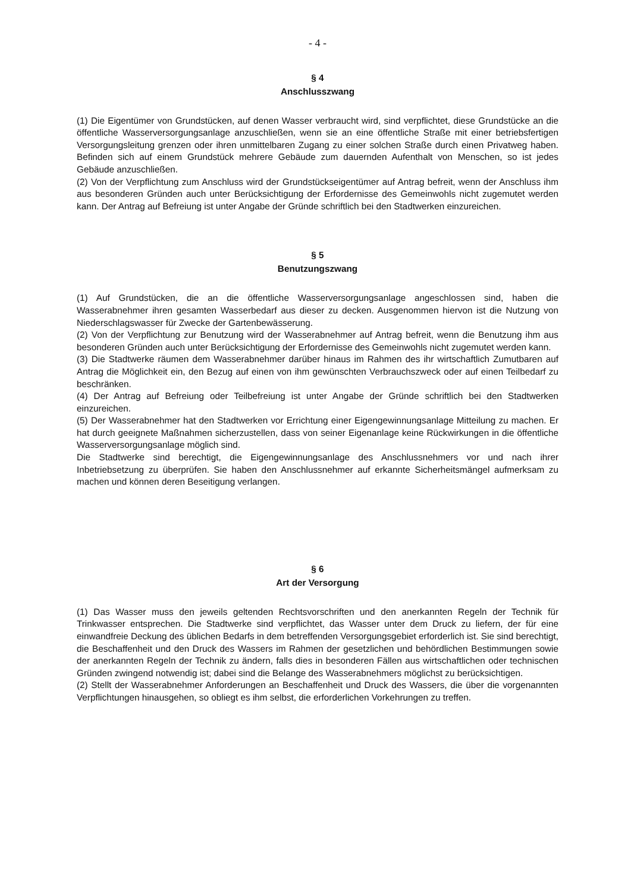- 4 -
§ 4
Anschlusszwang
(1) Die Eigentümer von Grundstücken, auf denen Wasser verbraucht wird, sind verpflichtet, diese Grundstücke an die öffentliche Wasserversorgungsanlage anzuschließen, wenn sie an eine öffentliche Straße mit einer betriebsfertigen Versorgungsleitung grenzen oder ihren unmittelbaren Zugang zu einer solchen Straße durch einen Privatweg haben. Befinden sich auf einem Grundstück mehrere Gebäude zum dauernden Aufenthalt von Menschen, so ist jedes Gebäude anzuschließen.
(2) Von der Verpflichtung zum Anschluss wird der Grundstückseigentümer auf Antrag befreit, wenn der Anschluss ihm aus besonderen Gründen auch unter Berücksichtigung der Erfordernisse des Gemeinwohls nicht zugemutet werden kann. Der Antrag auf Befreiung ist unter Angabe der Gründe schriftlich bei den Stadtwerken einzureichen.
§ 5
Benutzungszwang
(1) Auf Grundstücken, die an die öffentliche Wasserversorgungsanlage angeschlossen sind, haben die Wasserabnehmer ihren gesamten Wasserbedarf aus dieser zu decken. Ausgenommen hiervon ist die Nutzung von Niederschlagswasser für Zwecke der Gartenbewässerung.
(2) Von der Verpflichtung zur Benutzung wird der Wasserabnehmer auf Antrag befreit, wenn die Benutzung ihm aus besonderen Gründen auch unter Berücksichtigung der Erfordernisse des Gemeinwohls nicht zugemutet werden kann.
(3) Die Stadtwerke räumen dem Wasserabnehmer darüber hinaus im Rahmen des ihr wirtschaftlich Zumutbaren auf Antrag die Möglichkeit ein, den Bezug auf einen von ihm gewünschten Verbrauchszweck oder auf einen Teilbedarf zu beschränken.
(4) Der Antrag auf Befreiung oder Teilbefreiung ist unter Angabe der Gründe schriftlich bei den Stadtwerken einzureichen.
(5) Der Wasserabnehmer hat den Stadtwerken vor Errichtung einer Eigengewinnungsanlage Mitteilung zu machen. Er hat durch geeignete Maßnahmen sicherzustellen, dass von seiner Eigenanlage keine Rückwirkungen in die öffentliche Wasserversorgungsanlage möglich sind.
Die Stadtwerke sind berechtigt, die Eigengewinnungsanlage des Anschlussnehmers vor und nach ihrer Inbetriebsetzung zu überprüfen. Sie haben den Anschlussnehmer auf erkannte Sicherheitsmängel aufmerksam zu machen und können deren Beseitigung verlangen.
§ 6
Art der Versorgung
(1) Das Wasser muss den jeweils geltenden Rechtsvorschriften und den anerkannten Regeln der Technik für Trinkwasser entsprechen. Die Stadtwerke sind verpflichtet, das Wasser unter dem Druck zu liefern, der für eine einwandfreie Deckung des üblichen Bedarfs in dem betreffenden Versorgungsgebiet erforderlich ist. Sie sind berechtigt, die Beschaffenheit und den Druck des Wassers im Rahmen der gesetzlichen und behördlichen Bestimmungen sowie der anerkannten Regeln der Technik zu ändern, falls dies in besonderen Fällen aus wirtschaftlichen oder technischen Gründen zwingend notwendig ist; dabei sind die Belange des Wasserabnehmers möglichst zu berücksichtigen.
(2) Stellt der Wasserabnehmer Anforderungen an Beschaffenheit und Druck des Wassers, die über die vorgenannten Verpflichtungen hinausgehen, so obliegt es ihm selbst, die erforderlichen Vorkehrungen zu treffen.